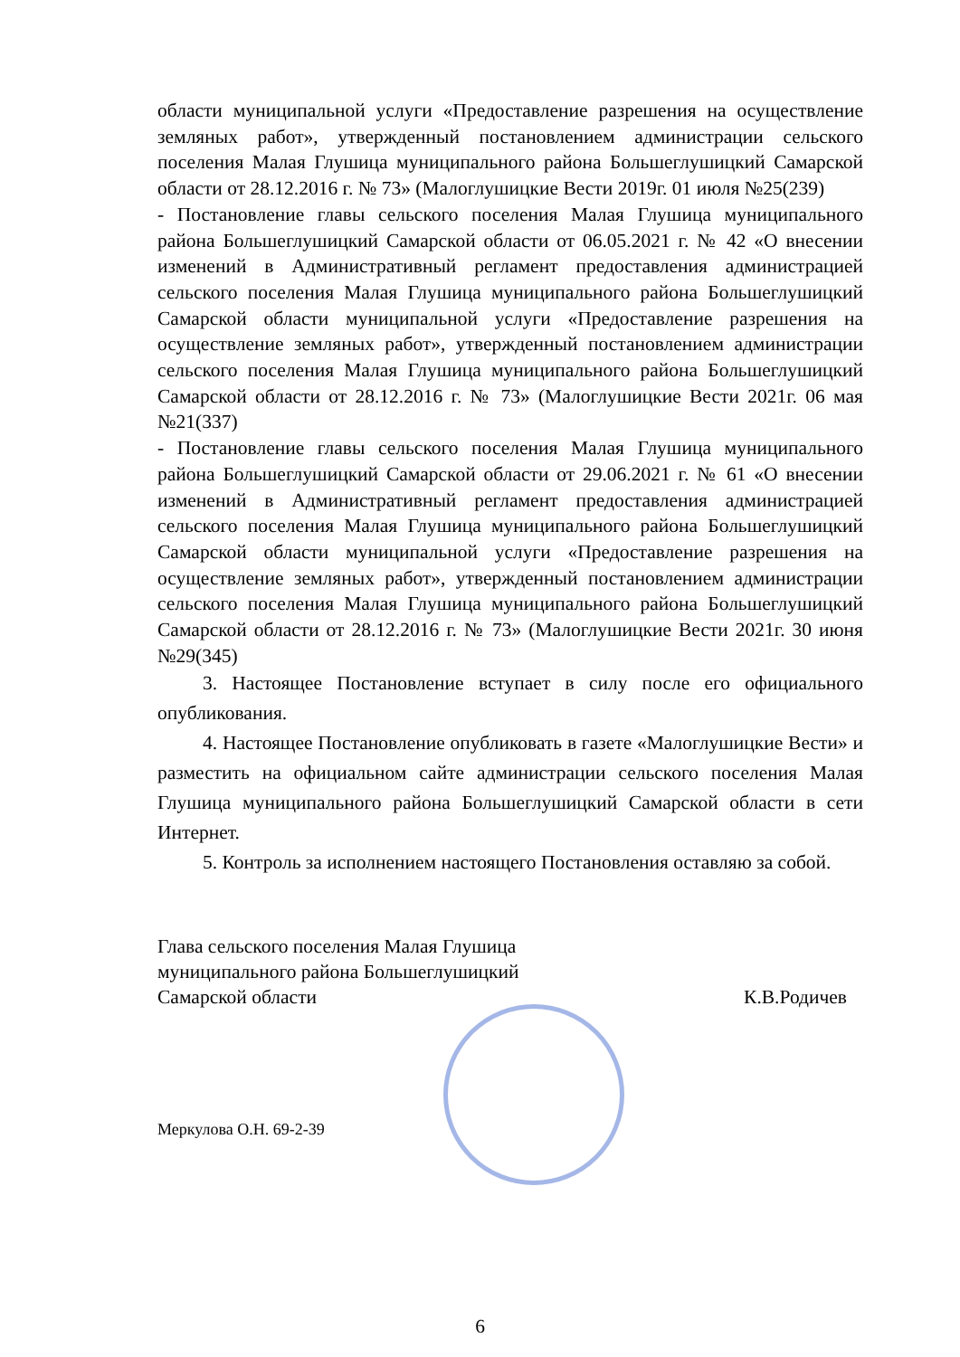области муниципальной услуги «Предоставление разрешения на осуществление земляных работ», утвержденный постановлением администрации сельского поселения Малая Глушица муниципального района Большеглушицкий Самарской области от 28.12.2016 г. № 73» (Малоглушицкие Вести 2019г. 01 июля №25(239)
- Постановление главы сельского поселения Малая Глушица муниципального района Большеглушицкий Самарской области от 06.05.2021 г. № 42 «О внесении изменений в Административный регламент предоставления администрацией сельского поселения Малая Глушица муниципального района Большеглушицкий Самарской области муниципальной услуги «Предоставление разрешения на осуществление земляных работ», утвержденный постановлением администрации сельского поселения Малая Глушица муниципального района Большеглушицкий Самарской области от 28.12.2016 г. № 73» (Малоглушицкие Вести 2021г. 06 мая №21(337)
- Постановление главы сельского поселения Малая Глушица муниципального района Большеглушицкий Самарской области от 29.06.2021 г. № 61 «О внесении изменений в Административный регламент предоставления администрацией сельского поселения Малая Глушица муниципального района Большеглушицкий Самарской области муниципальной услуги «Предоставление разрешения на осуществление земляных работ», утвержденный постановлением администрации сельского поселения Малая Глушица муниципального района Большеглушицкий Самарской области от 28.12.2016 г. № 73» (Малоглушицкие Вести 2021г. 30 июня №29(345)
3. Настоящее Постановление вступает в силу после его официального опубликования.
4. Настоящее Постановление опубликовать в газете «Малоглушицкие Вести» и разместить на официальном сайте администрации сельского поселения Малая Глушица муниципального района Большеглушицкий Самарской области в сети Интернет.
5. Контроль за исполнением настоящего Постановления оставляю за собой.
Глава сельского поселения Малая Глушица
муниципального района Большеглушицкий
Самарской области К.В.Родичев
Меркулова О.Н. 69-2-39
6